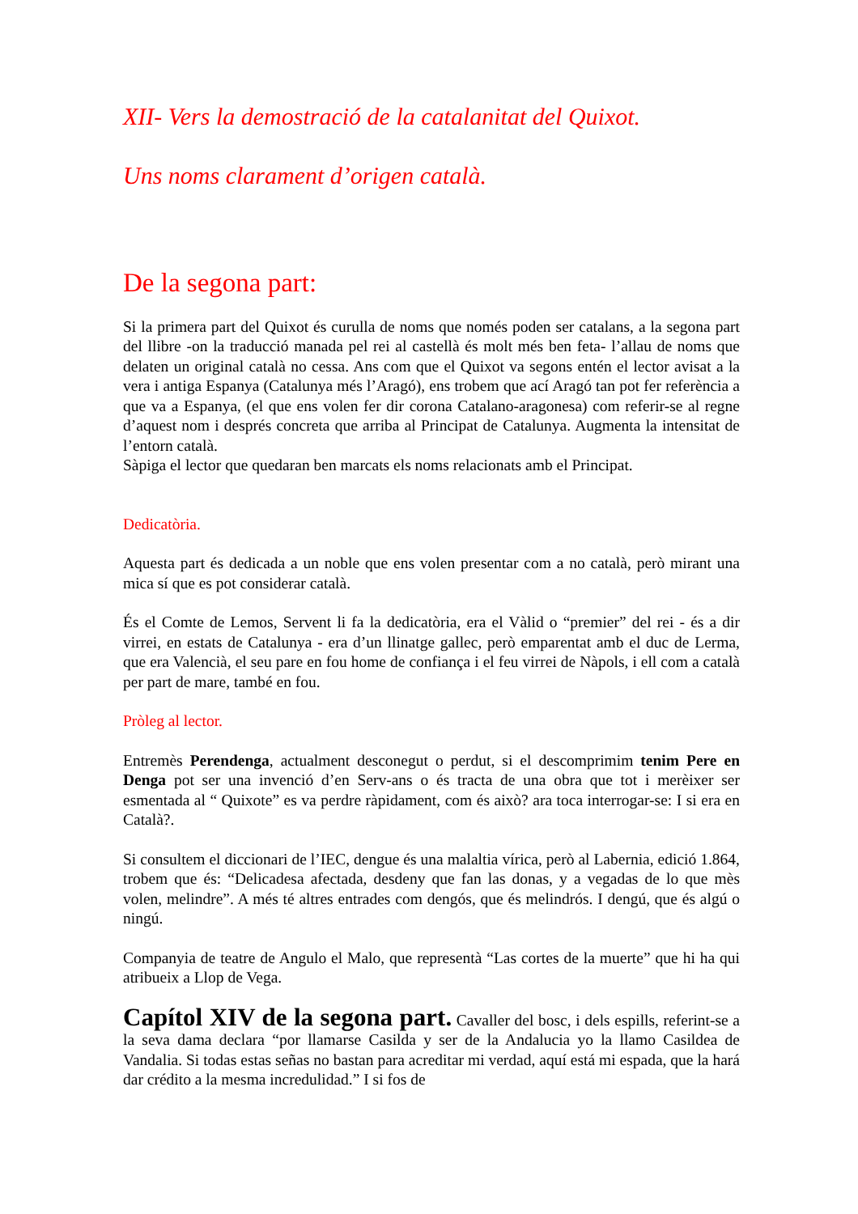XII- Vers la demostració de la catalanitat del Quixot.
Uns noms clarament d’origen català.
De la segona part:
Si la primera part del Quixot és curulla de noms que només poden ser catalans, a la segona part del llibre -on la traducció manada pel rei al castellà és molt més ben feta- l’allau de noms que delaten un original català no cessa. Ans com que el Quixot va segons entén el lector avisat a la vera i antiga Espanya (Catalunya més l’Aragó), ens trobem que ací Aragó tan pot fer referència a que va a Espanya, (el que ens volen fer dir corona Catalano-aragonesa) com referir-se al regne d’aquest nom i després concreta que arriba al Principat de Catalunya. Augmenta la intensitat de l’entorn català.
Sàpiga el lector que quedaran ben marcats els noms relacionats amb el Principat.
Dedicatòria.
Aquesta part és dedicada a un noble que ens volen presentar com a no català, però mirant una mica sí que es pot considerar català.
És el Comte de Lemos, Servent li fa la dedicatòria, era el Vàlid o “premier” del rei - és a dir virrei, en estats de Catalunya - era d’un llinatge gallec, però emparentat amb el duc de Lerma, que era Valencià, el seu pare en fou home de confiança i el feu virrei de Nàpols, i ell com a català per part de mare, també en fou.
Pròleg al lector.
Entremès Perendenga, actualment desconegut o perdut, si el descomprimim tenim Pere en Denga pot ser una invenció d’en Serv-ans o és tracta de una obra que tot i merèixer ser esmentada al “ Quixote” es va perdre ràpidament, com és això? ara toca interrogar-se: I si era en Català?.
Si consultem el diccionari de l’IEC, dengue és una malaltia vírica, però al Labernia, edició 1.864, trobem que és: “Delicadesa afectada, desdeny que fan las donas, y a vegadas de lo que mès volen, melindre”. A més té altres entrades com dengós, que és melindrós. I dengú, que és algú o ningú.
Companyia de teatre de Angulo el Malo, que representà “Las cortes de la muerte” que hi ha qui atribueix a Llop de Vega.
Capítol XIV de la segona part. Cavaller del bosc, i dels espills, referint-se a la seva dama declara “por llamarse Casilda y ser de la Andalucia yo la llamo Casildea de Vandalia. Si todas estas señas no bastan para acreditar mi verdad, aquí está mi espada, que la hará dar crédito a la mesma incredulidad.” I si fos de